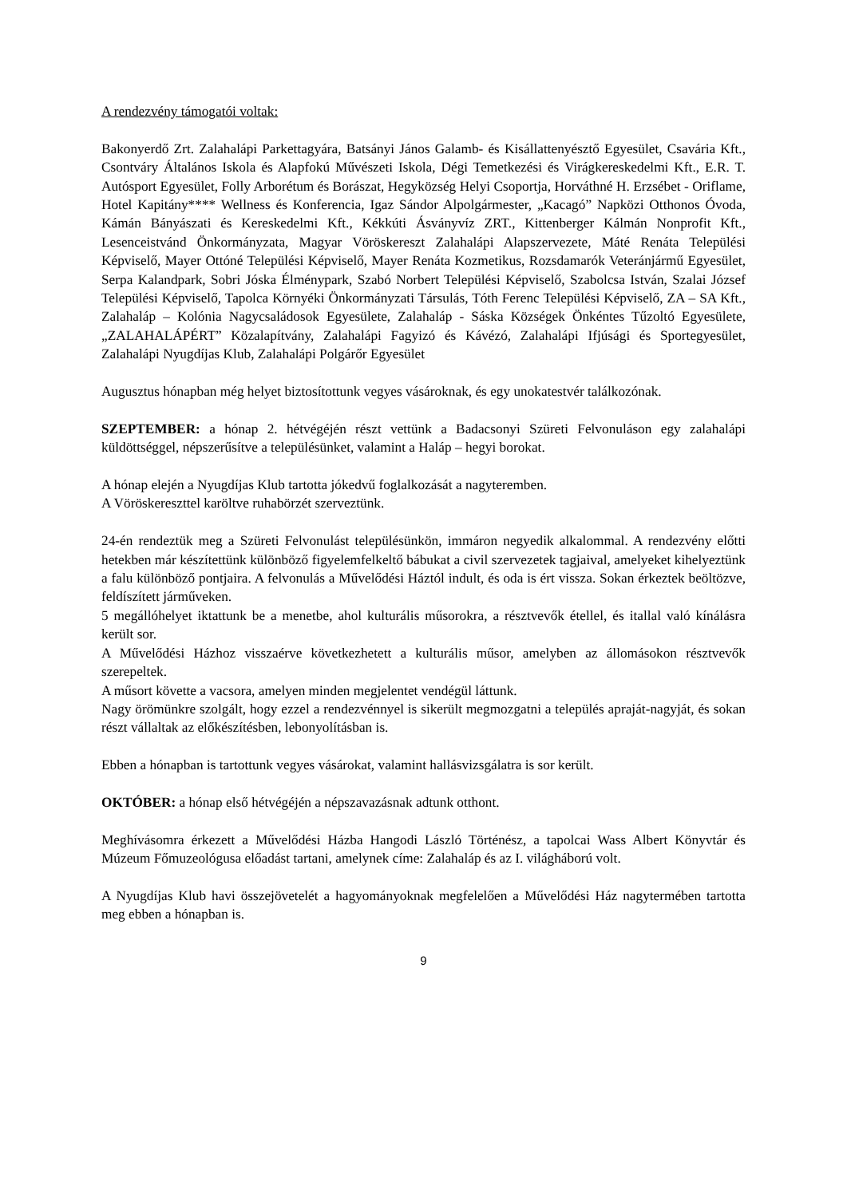A rendezvény támogatói voltak:
Bakonyerdő Zrt. Zalahalápi Parkettagyára, Batsányi János Galamb- és Kisállattenyésztő Egyesület, Csavária Kft., Csontváry Általános Iskola és Alapfokú Művészeti Iskola, Dégi Temetkezési és Virágkereskedelmi Kft., E.R. T. Autósport Egyesület, Folly Arborétum és Borászat, Hegyközség Helyi Csoportja, Horváthné H. Erzsébet - Oriflame, Hotel Kapitány**** Wellness és Konferencia, Igaz Sándor Alpolgármester, „Kacagó” Napközi Otthonos Óvoda, Kámán Bányászati és Kereskedelmi Kft., Kékkúti Ásványvíz ZRT., Kittenberger Kálmán Nonprofit Kft., Lesenceistvánd Önkormányzata, Magyar Vöröskereszt Zalahalápi Alapszervezete, Máté Renáta Települési Képviselő, Mayer Ottóné Települési Képviselő, Mayer Renáta Kozmetikus, Rozsdamarók Veteránjármű Egyesület, Serpa Kalandpark, Sobri Jóska Élménypark, Szabó Norbert Települési Képviselő, Szabolcsa István, Szalai József Települési Képviselő, Tapolca Környéki Önkormányzati Társulás, Tóth Ferenc Települési Képviselő, ZA – SA Kft., Zalahaláp – Kolónia Nagycsaládosok Egyesülete, Zalahaláp - Sáska Községek Önkéntes Tűzoltó Egyesülete, „ZALAHALÁPÉRT” Közalapítvány, Zalahalápi Fagyizó és Kávézó, Zalahalápi Ifjúsági és Sportegyesület, Zalahalápi Nyugdíjas Klub, Zalahalápi Polgárőr Egyesület
Augusztus hónapban még helyet biztosítottunk vegyes vásároknak, és egy unokatestvér találkozónak.
SZEPTEMBER: a hónap 2. hétvégéjén részt vettünk a Badacsonyi Szüreti Felvonuláson egy zalahalápi küldöttséggel, népszerűsítve a településünket, valamint a Haláp – hegyi borokat.
A hónap elején a Nyugdíjas Klub tartotta jókedvű foglalkozását a nagyteremben.
A Vöröskereszttel karöltve ruhabörzét szerveztünk.
24-én rendeztük meg a Szüreti Felvonulást településünkön, immáron negyedik alkalommal. A rendezvény előtti hetekben már készítettünk különböző figyelemfelkeltő bábukat a civil szervezetek tagjaival, amelyeket kihelyeztünk a falu különböző pontjaira. A felvonulás a Művelődési Háztól indult, és oda is ért vissza. Sokan érkeztek beöltözve, feldíszített járműveken.
5 megállóhelyet iktattunk be a menetbe, ahol kulturális műsorokra, a résztvevők étellel, és itallal való kínálásra került sor.
A Művelődési Házhoz visszaérve következhetett a kulturális műsor, amelyben az állomásokon résztvevők szerepeltek.
A műsort követte a vacsora, amelyen minden megjelentet vendégül láttunk.
Nagy örömünkre szolgált, hogy ezzel a rendezvénnyel is sikerült megmozgatni a település apraját-nagyját, és sokan részt vállaltak az előkészítésben, lebonyolításban is.
Ebben a hónapban is tartottunk vegyes vásárokat, valamint hallásvizsgálatra is sor került.
OKTÓBER: a hónap első hétvégéjén a népszavazásnak adtunk otthont.
Meghívásomra érkezett a Művelődési Házba Hangodi László Történész, a tapolcai Wass Albert Könyvtár és Múzeum Főmuzeológusa előadást tartani, amelynek címe: Zalahaláp és az I. világháború volt.
A Nyugdíjas Klub havi összejövetelét a hagyományoknak megfelelően a Művelődési Ház nagytermében tartotta meg ebben a hónapban is.
9